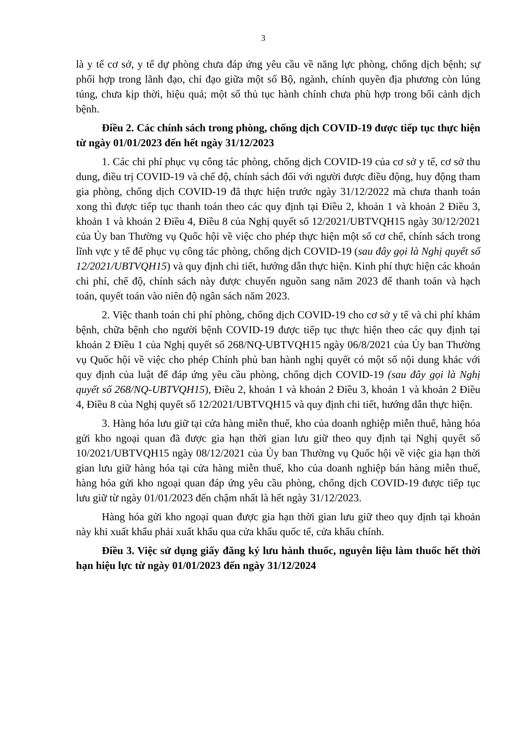3
là y tế cơ sở, y tế dự phòng chưa đáp ứng yêu cầu về năng lực phòng, chống dịch bệnh; sự phối hợp trong lãnh đạo, chỉ đạo giữa một số Bộ, ngành, chính quyền địa phương còn lúng túng, chưa kịp thời, hiệu quả; một số thủ tục hành chính chưa phù hợp trong bối cảnh dịch bệnh.
Điều 2. Các chính sách trong phòng, chống dịch COVID-19 được tiếp tục thực hiện từ ngày 01/01/2023 đến hết ngày 31/12/2023
1. Các chi phí phục vụ công tác phòng, chống dịch COVID-19 của cơ sở y tế, cơ sở thu dung, điều trị COVID-19 và chế độ, chính sách đối với người được điều động, huy động tham gia phòng, chống dịch COVID-19 đã thực hiện trước ngày 31/12/2022 mà chưa thanh toán xong thì được tiếp tục thanh toán theo các quy định tại Điều 2, khoản 1 và khoản 2 Điều 3, khoản 1 và khoản 2 Điều 4, Điều 8 của Nghị quyết số 12/2021/UBTVQH15 ngày 30/12/2021 của Ủy ban Thường vụ Quốc hội về việc cho phép thực hiện một số cơ chế, chính sách trong lĩnh vực y tế để phục vụ công tác phòng, chống dịch COVID-19 (sau đây gọi là Nghị quyết số 12/2021/UBTVQH15) và quy định chi tiết, hướng dẫn thực hiện. Kinh phí thực hiện các khoản chi phí, chế độ, chính sách này được chuyển nguồn sang năm 2023 để thanh toán và hạch toán, quyết toán vào niên độ ngân sách năm 2023.
2. Việc thanh toán chi phí phòng, chống dịch COVID-19 cho cơ sở y tế và chi phí khám bệnh, chữa bệnh cho người bệnh COVID-19 được tiếp tục thực hiện theo các quy định tại khoản 2 Điều 1 của Nghị quyết số 268/NQ-UBTVQH15 ngày 06/8/2021 của Ủy ban Thường vụ Quốc hội về việc cho phép Chính phủ ban hành nghị quyết có một số nội dung khác với quy định của luật để đáp ứng yêu cầu phòng, chống dịch COVID-19 (sau đây gọi là Nghị quyết số 268/NQ-UBTVQH15), Điều 2, khoản 1 và khoản 2 Điều 3, khoản 1 và khoản 2 Điều 4, Điều 8 của Nghị quyết số 12/2021/UBTVQH15 và quy định chi tiết, hướng dẫn thực hiện.
3. Hàng hóa lưu giữ tại cửa hàng miễn thuế, kho của doanh nghiệp miễn thuế, hàng hóa gửi kho ngoại quan đã được gia hạn thời gian lưu giữ theo quy định tại Nghị quyết số 10/2021/UBTVQH15 ngày 08/12/2021 của Ủy ban Thường vụ Quốc hội về việc gia hạn thời gian lưu giữ hàng hóa tại cửa hàng miễn thuế, kho của doanh nghiệp bán hàng miễn thuế, hàng hóa gửi kho ngoại quan đáp ứng yêu cầu phòng, chống dịch COVID-19 được tiếp tục lưu giữ từ ngày 01/01/2023 đến chậm nhất là hết ngày 31/12/2023.
Hàng hóa gửi kho ngoại quan được gia hạn thời gian lưu giữ theo quy định tại khoản này khi xuất khẩu phải xuất khẩu qua cửa khẩu quốc tế, cửa khẩu chính.
Điều 3. Việc sử dụng giấy đăng ký lưu hành thuốc, nguyên liệu làm thuốc hết thời hạn hiệu lực từ ngày 01/01/2023 đến ngày 31/12/2024